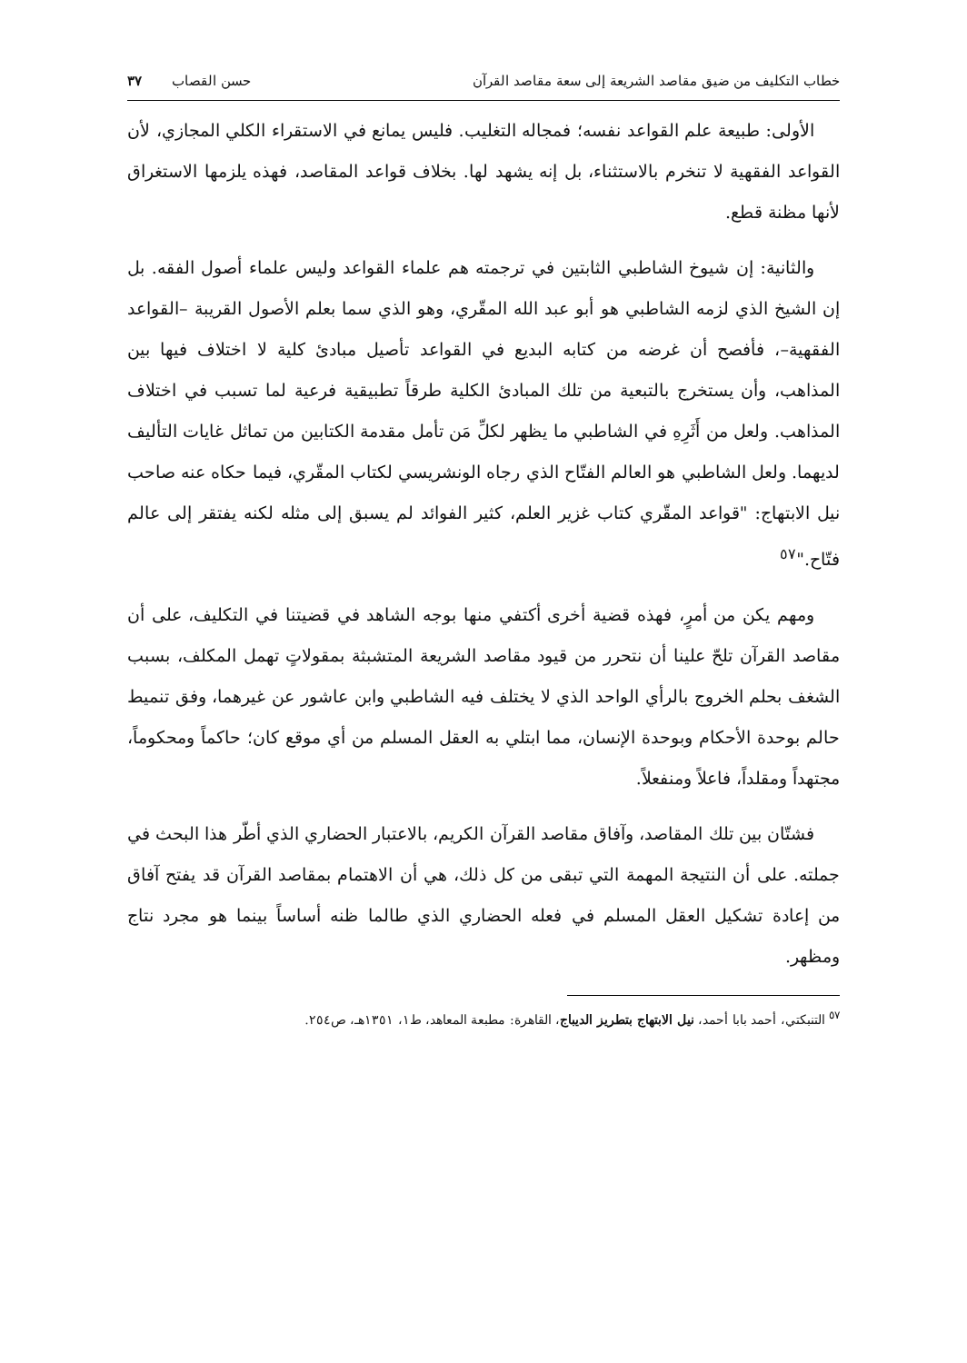خطاب التكليف من ضيق مقاصد الشريعة إلى سعة مقاصد القرآن حسن القصاب ٣٧
الأولى: طبيعة علم القواعد نفسه؛ فمجاله التغليب. فليس يمانع في الاستقراء الكلي المجازي، لأن القواعد الفقهية لا تنخرم بالاستثناء، بل إنه يشهد لها. بخلاف قواعد المقاصد، فهذه يلزمها الاستغراق لأنها مظنة قطع.
والثانية: إن شيوخ الشاطبي الثابتين في ترجمته هم علماء القواعد وليس علماء أصول الفقه. بل إن الشيخ الذي لزمه الشاطبي هو أبو عبد الله المقّري، وهو الذي سما بعلم الأصول القريبة –القواعد الفقهية–، فأفصح أن غرضه من كتابه البديع في القواعد تأصيل مبادئ كلية لا اختلاف فيها بين المذاهب، وأن يستخرج بالتبعية من تلك المبادئ الكلية طرقاً تطبيقية فرعية لما تسبب في اختلاف المذاهب. ولعل من أَثَرِهِ في الشاطبي ما يظهر لكلِّ مَن تأمل مقدمة الكتابين من تماثل غايات التأليف لديهما. ولعل الشاطبي هو العالم الفتّاح الذي رجاه الونشريسي لكتاب المقّري، فيما حكاه عنه صاحب نيل الابتهاج: "قواعد المقّري كتاب غزير العلم، كثير الفوائد لم يسبق إلى مثله لكنه يفتقر إلى عالم فتّاح."<sup>٥٧</sup>
ومهم يكن من أمرٍ، فهذه قضية أخرى أكتفي منها بوجه الشاهد في قضيتنا في التكليف، على أن مقاصد القرآن تلحّ علينا أن نتحرر من قيود مقاصد الشريعة المتشبثة بمقولاتٍ تهمل المكلف، بسبب الشغف بحلم الخروج بالرأي الواحد الذي لا يختلف فيه الشاطبي وابن عاشور عن غيرهما، وفق تنميط حالم بوحدة الأحكام وبوحدة الإنسان، مما ابتلي به العقل المسلم من أي موقع كان؛ حاكماً ومحكوماً، مجتهداً ومقلداً، فاعلاً ومنفعلاً.
فشتّان بين تلك المقاصد، وآفاق مقاصد القرآن الكريم، بالاعتبار الحضاري الذي أطّر هذا البحث في جملته. على أن النتيجة المهمة التي تبقى من كل ذلك، هي أن الاهتمام بمقاصد القرآن قد يفتح آفاق من إعادة تشكيل العقل المسلم في فعله الحضاري الذي طالما ظنه أساساً بينما هو مجرد نتاج ومظهر.
<sup>٥٧</sup> التنبكتي، أحمد بابا أحمد، نيل الابتهاج بتطريز الديباج، القاهرة: مطبعة المعاهد، ط١، ١٣٥١هـ، ص٢٥٤.